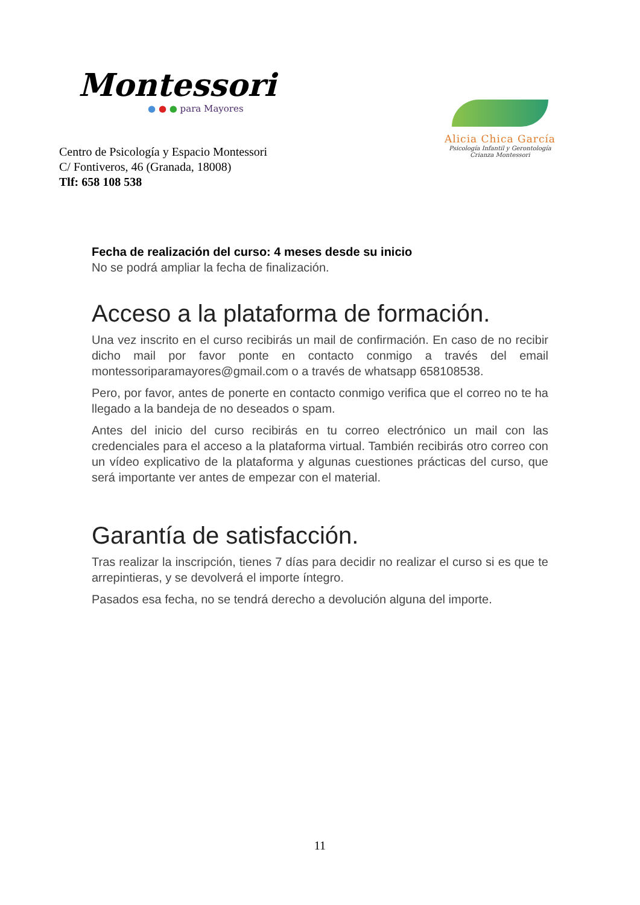Montessori
● ● ● para Mayores
Centro de Psicología y Espacio Montessori
C/ Fontiveros, 46 (Granada, 18008)
Tlf: 658 108 538
Alicia Chica García
Psicología Infantil y Gerontología
Crianza Montessori
Fecha de realización del curso: 4 meses desde su inicio
No se podrá ampliar la fecha de finalización.
Acceso a la plataforma de formación.
Una vez inscrito en el curso recibirás un mail de confirmación. En caso de no recibir dicho mail por favor ponte en contacto conmigo a través del email montessoriparamayores@gmail.com o a través de whatsapp 658108538.
Pero, por favor, antes de ponerte en contacto conmigo verifica que el correo no te ha llegado a la bandeja de no deseados o spam.
Antes del inicio del curso recibirás en tu correo electrónico un mail con las credenciales para el acceso a la plataforma virtual. También recibirás otro correo con un vídeo explicativo de la plataforma y algunas cuestiones prácticas del curso, que será importante ver antes de empezar con el material.
Garantía de satisfacción.
Tras realizar la inscripción, tienes 7 días para decidir no realizar el curso si es que te arrepintieras, y se devolverá el importe íntegro.
Pasados esa fecha, no se tendrá derecho a devolución alguna del importe.
11